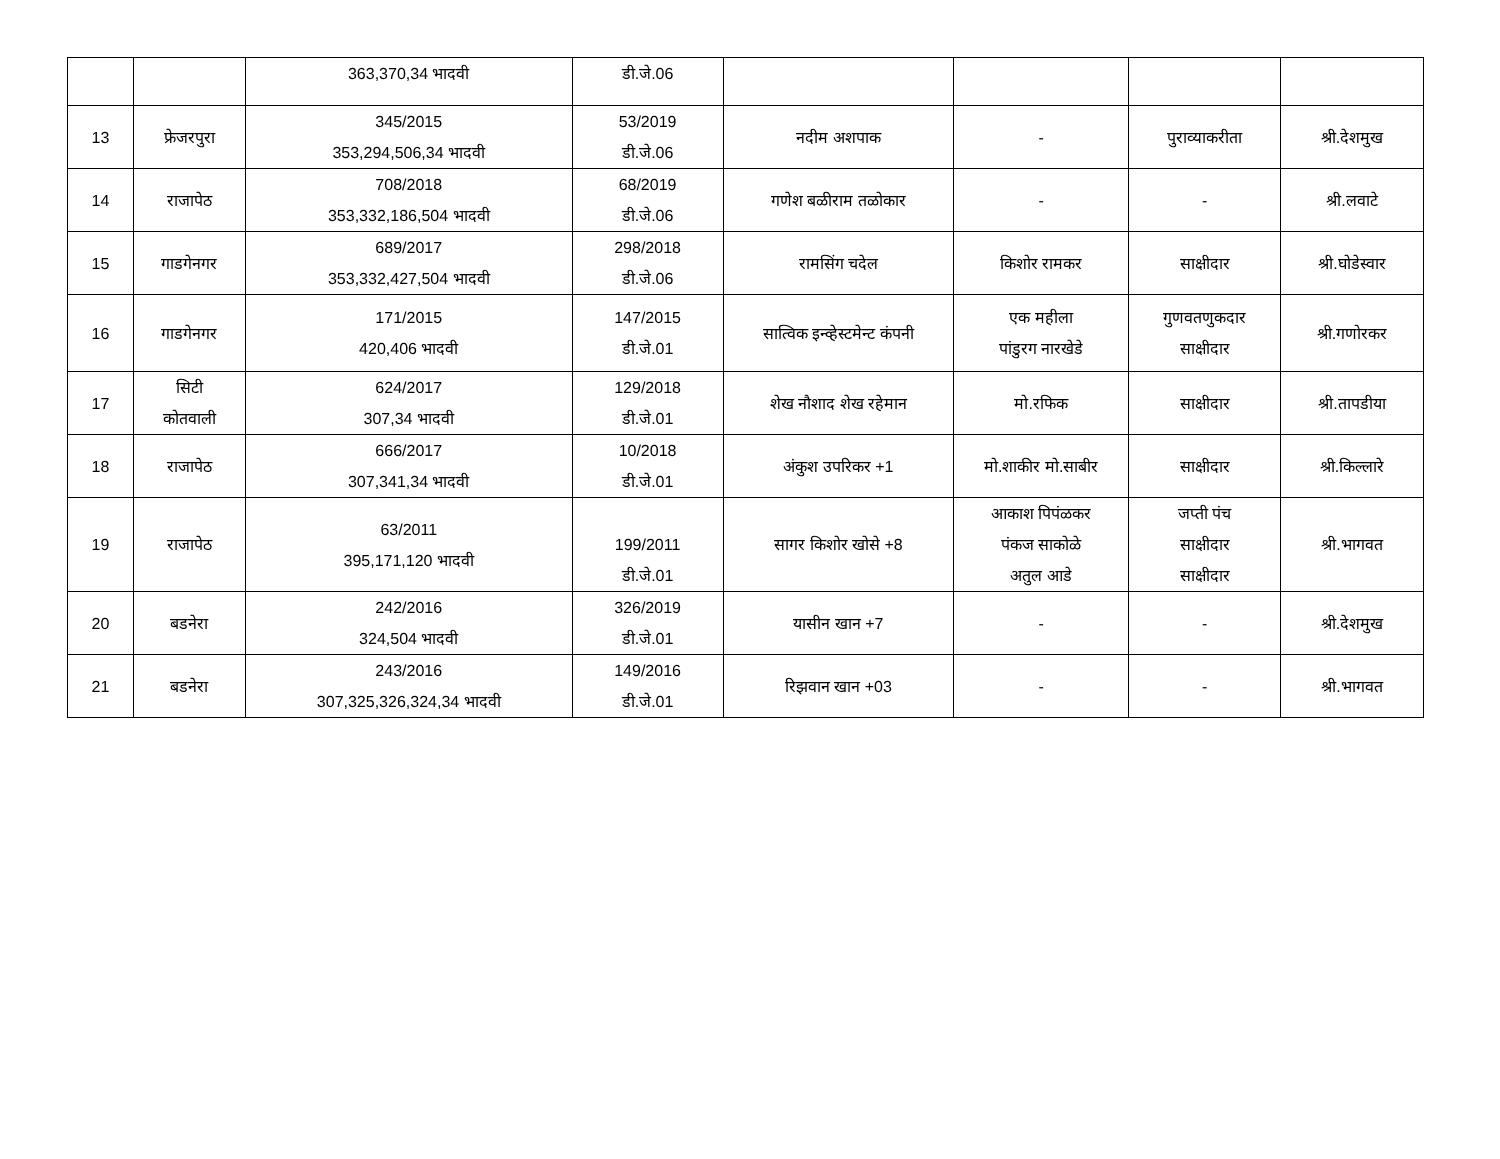| | | 363,370,34 भादवी | डी.जे.06 | | | | |
| 13 | फ्रेजरपुरा | 345/2015 353,294,506,34 भादवी | 53/2019 डी.जे.06 | नदीम अशपाक | - | पुराव्याकरीता | श्री.देशमुख |
| 14 | राजापेठ | 708/2018 353,332,186,504 भादवी | 68/2019 डी.जे.06 | गणेश बळीराम तळोकार | - | - | श्री.लवाटे |
| 15 | गाडगेनगर | 689/2017 353,332,427,504 भादवी | 298/2018 डी.जे.06 | रामसिंग चदेल | किशोर रामकर | साक्षीदार | श्री.घोडेस्वार |
| 16 | गाडगेनगर | 171/2015 420,406 भादवी | 147/2015 डी.जे.01 | सात्विक इन्व्हेस्टमेन्ट कंपनी | एक महीला पांडुरग नारखेडे | गुणवतणुकदार साक्षीदार | श्री.गणोरकर |
| 17 | सिटी कोतवाली | 624/2017 307,34 भादवी | 129/2018 डी.जे.01 | शेख नौशाद शेख रहेमान | मो.रफिक | साक्षीदार | श्री.तापडीया |
| 18 | राजापेठ | 666/2017 307,341,34 भादवी | 10/2018 डी.जे.01 | अंकुश उपरिकर +1 | मो.शाकीर मो.साबीर | साक्षीदार | श्री.किल्लारे |
| 19 | राजापेठ | 63/2011 395,171,120 भादवी | 199/2011 डी.जे.01 | सागर किशोर खोसे +8 | आकाश पिपंळकर पंकज साकोळे अतुल आडे | जप्ती पंच साक्षीदार साक्षीदार | श्री.भागवत |
| 20 | बडनेरा | 242/2016 324,504 भादवी | 326/2019 डी.जे.01 | यासीन खान +7 | - | - | श्री.देशमुख |
| 21 | बडनेरा | 243/2016 307,325,326,324,34 भादवी | 149/2016 डी.जे.01 | रिझवान खान +03 | - | - | श्री.भागवत |